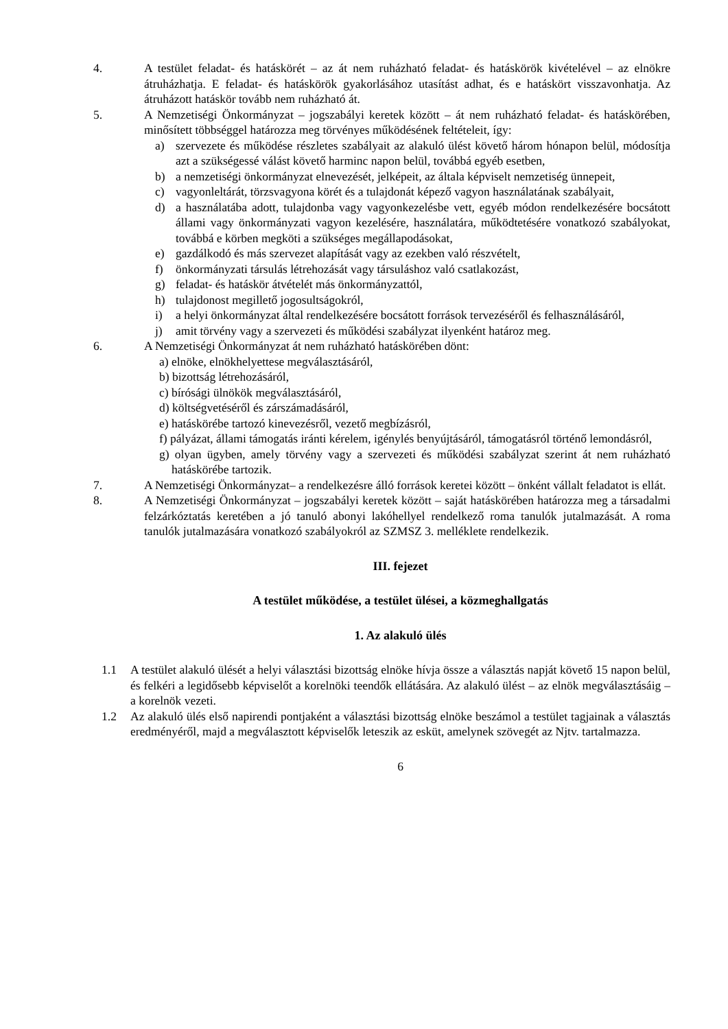4. A testület feladat- és hatáskörét – az át nem ruházható feladat- és hatáskörök kivételével – az elnökre átruházhatja. E feladat- és hatáskörök gyakorlásához utasítást adhat, és e hatáskört visszavonhatja. Az átruházott hatáskör tovább nem ruházható át.
5. A Nemzetiségi Önkormányzat – jogszabályi keretek között – át nem ruházható feladat- és hatáskörében, minősített többséggel határozza meg törvényes működésének feltételeit, így:
a) szervezete és működése részletes szabályait az alakuló ülést követő három hónapon belül, módosítja azt a szükségessé válást követő harminc napon belül, továbbá egyéb esetben,
b) a nemzetiségi önkormányzat elnevezését, jelképeit, az általa képviselt nemzetiség ünnepeit,
c) vagyonleltárát, törzsvagyona körét és a tulajdonát képező vagyon használatának szabályait,
d) a használatába adott, tulajdonba vagy vagyonkezelésbe vett, egyéb módon rendelkezésére bocsátott állami vagy önkormányzati vagyon kezelésére, használatára, működtetésére vonatkozó szabályokat, továbbá e körben megköti a szükséges megállapodásokat,
e) gazdálkodó és más szervezet alapítását vagy az ezekben való részvételt,
f) önkormányzati társulás létrehozását vagy társuláshoz való csatlakozást,
g) feladat- és hatáskör átvételét más önkormányzattól,
h) tulajdonost megillető jogosultságokról,
i) a helyi önkormányzat által rendelkezésére bocsátott források tervezéséről és felhasználásáról,
j) amit törvény vagy a szervezeti és működési szabályzat ilyenként határoz meg.
6. A Nemzetiségi Önkormányzat át nem ruházható hatáskörében dönt:
a) elnöke, elnökhelyettese megválasztásáról,
b) bizottság létrehozásáról,
c) bírósági ülnökök megválasztásáról,
d) költségvetéséről és zárszámadásáról,
e) hatáskörébe tartozó kinevezésről, vezető megbízásról,
f) pályázat, állami támogatás iránti kérelem, igénylés benyújtásáról, támogatásról történő lemondásról,
g) olyan ügyben, amely törvény vagy a szervezeti és működési szabályzat szerint át nem ruházható hatáskörébe tartozik.
7. A Nemzetiségi Önkormányzat– a rendelkezésre álló források keretei között – önként vállalt feladatot is ellát.
8. A Nemzetiségi Önkormányzat – jogszabályi keretek között – saját hatáskörében határozza meg a társadalmi felzárkóztatás keretében a jó tanuló abonyi lakóhellyel rendelkező roma tanulók jutalmazását. A roma tanulók jutalmazására vonatkozó szabályokról az SZMSZ 3. melléklete rendelkezik.
III. fejezet
A testület működése, a testület ülései, a közmeghallgatás
1. Az alakuló ülés
1.1 A testület alakuló ülését a helyi választási bizottság elnöke hívja össze a választás napját követő 15 napon belül, és felkéri a legidősebb képviselőt a korelnöki teendők ellátására. Az alakuló ülést – az elnök megválasztásáig – a korelnök vezeti.
1.2 Az alakuló ülés első napirendi pontjaként a választási bizottság elnöke beszámol a testület tagjainak a választás eredményéről, majd a megválasztott képviselők leteszik az esküt, amelynek szövegét az Njtv. tartalmazza.
6